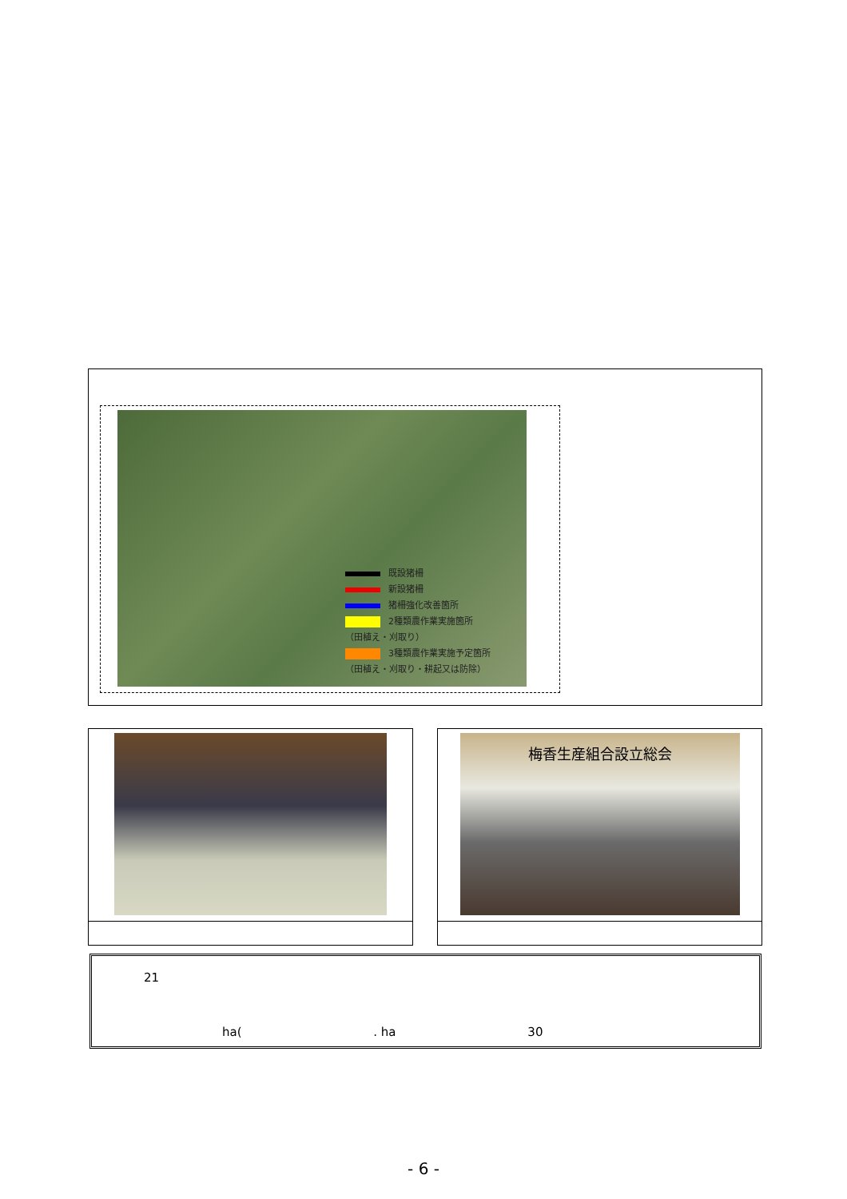既設猪柵
新設猪柵
猪柵強化改善箇所
2種類農作業実施箇所
（田植え・刈取り）
3種類農作業実施予定箇所
（田植え・刈取り・耕起又は防除）
梅香生産組合設立総会
21
ha( . ha 30
- 6 -